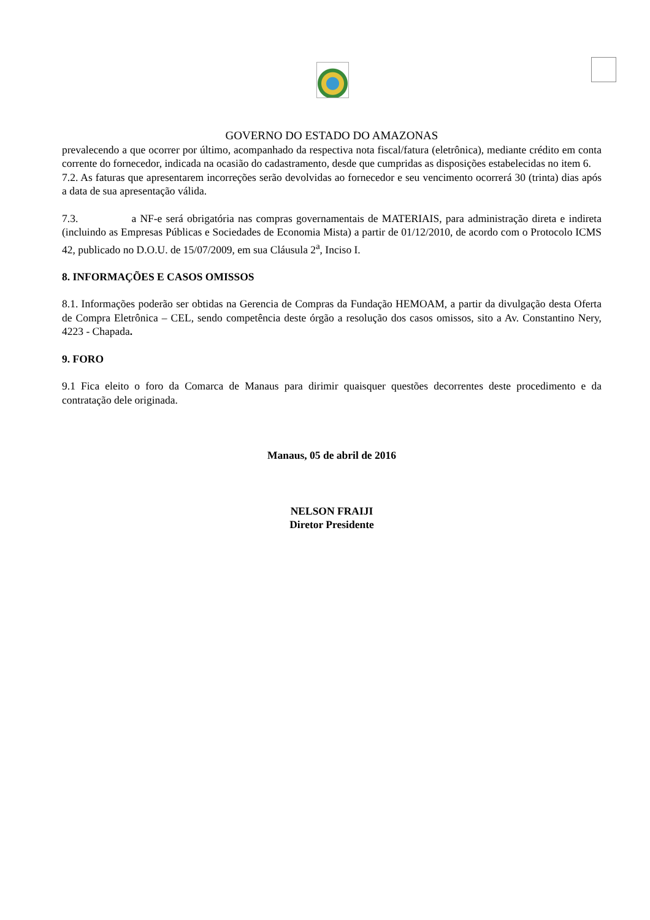GOVERNO DO ESTADO DO AMAZONAS
prevalecendo a que ocorrer por último, acompanhado da respectiva nota fiscal/fatura (eletrônica), mediante crédito em conta corrente do fornecedor, indicada na ocasião do cadastramento, desde que cumpridas as disposições estabelecidas no item 6.
7.2. As faturas que apresentarem incorreções serão devolvidas ao fornecedor e seu vencimento ocorrerá 30 (trinta) dias após a data de sua apresentação válida.
7.3. a NF-e será obrigatória nas compras governamentais de MATERIAIS, para administração direta e indireta (incluindo as Empresas Públicas e Sociedades de Economia Mista) a partir de 01/12/2010, de acordo com o Protocolo ICMS 42, publicado no D.O.U. de 15/07/2009, em sua Cláusula 2<sup>a</sup>, Inciso I.
8. INFORMAÇÕES E CASOS OMISSOS
8.1. Informações poderão ser obtidas na Gerencia de Compras da Fundação HEMOAM, a partir da divulgação desta Oferta de Compra Eletrônica – CEL, sendo competência deste órgão a resolução dos casos omissos, sito a Av. Constantino Nery, 4223 - Chapada.
9. FORO
9.1 Fica eleito o foro da Comarca de Manaus para dirimir quaisquer questões decorrentes deste procedimento e da contratação dele originada.
Manaus, 05 de abril de 2016
NELSON FRAIJI
Diretor Presidente